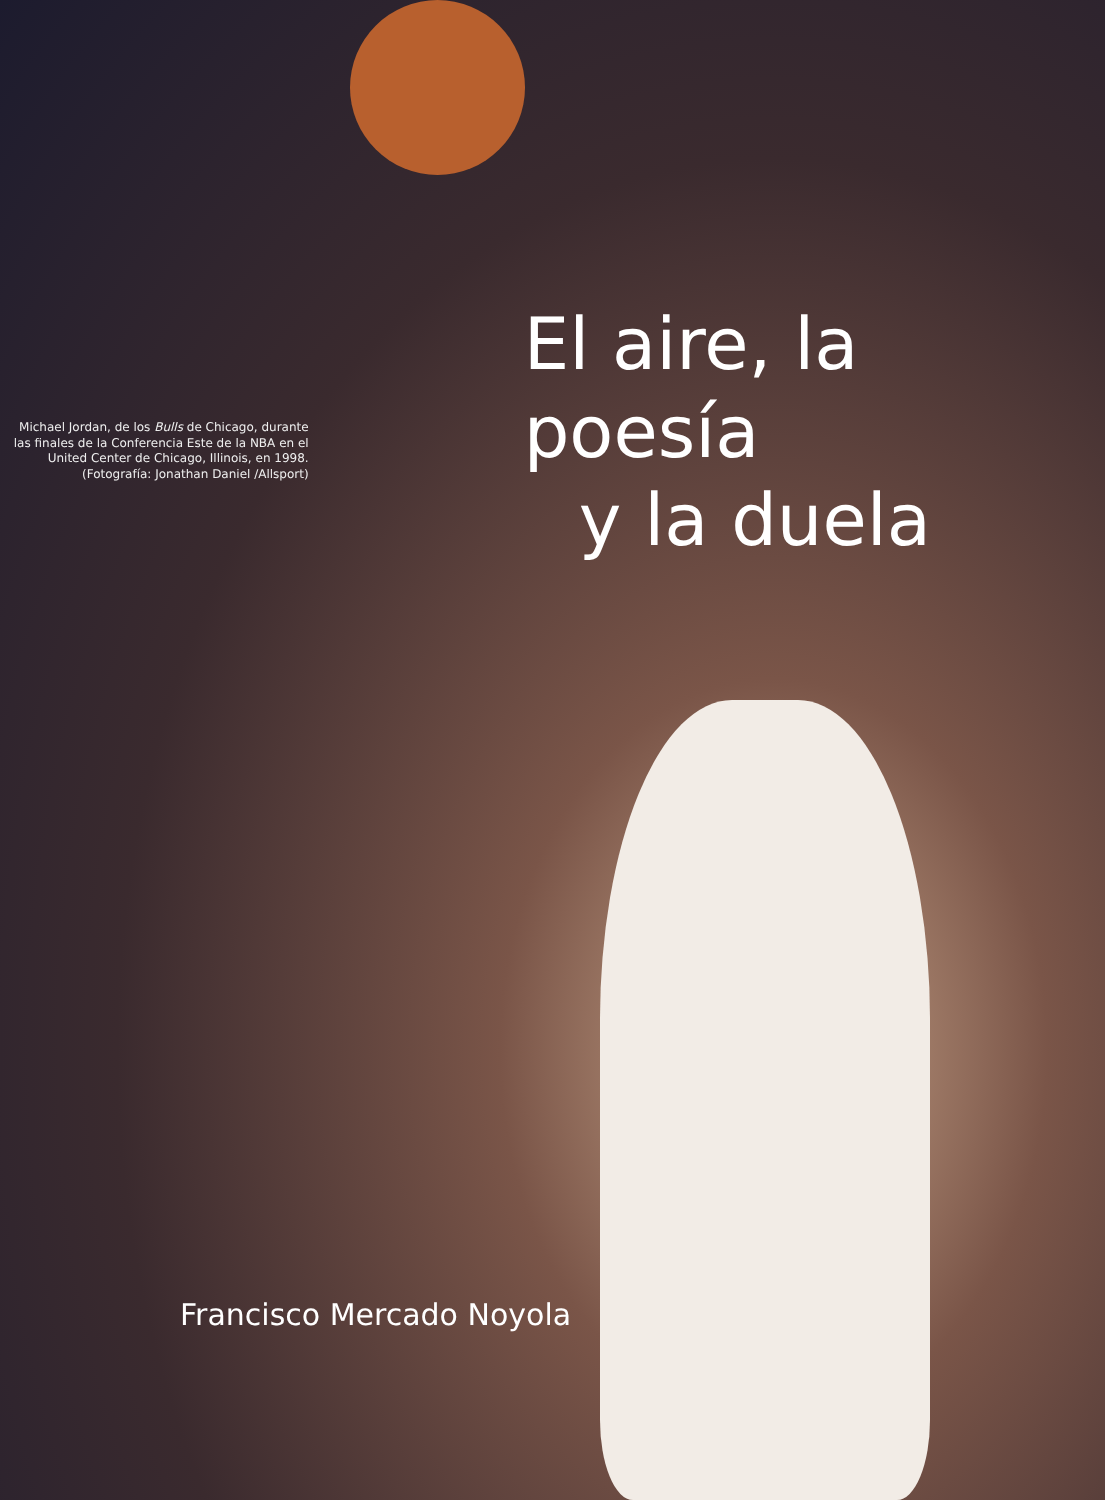Michael Jordan, de los Bulls de Chicago, durante las finales de la Conferencia Este de la NBA en el United Center de Chicago, Illinois, en 1998. (Fotografía: Jonathan Daniel /Allsport)
El aire, la poesía
y la duela
Francisco Mercado Noyola